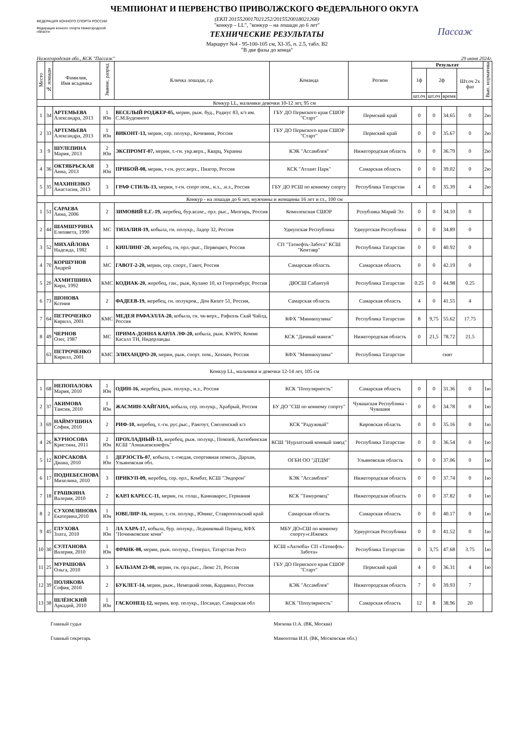ЧЕМПИОНАТ И ПЕРВЕНСТВО ПРИВОЛЖСКОГО ФЕДЕРАЛЬНОГО ОКУГА
ФЕДЕРАЦИЯ КОННОГО СПОРТА РОССИИ
Федерация конного спорта Нижегородской области
(ЕКП 2015520017021252/2015520018021268)
"конкур – LL", "конкур – на лошади до 6 лет"
ТЕХНИЧЕСКИЕ РЕЗУЛЬТАТЫ
Маршрут №4 - 95-100-105 см, XI-35, п. 2.5, табл. В2
"В две фазы до конца"
Пассаж
Нижегородская обл., КСК "Пассаж" 29 июня 2024г.
| Место | № лошади | Фамилия, Имя всадника | Звание, разряд | Кличка лошади, г.р. | Команда | Регион | Результат | | | | Вып. норматива |
| --- | --- | --- | --- | --- | --- | --- | --- | --- | --- | --- | --- |
| | | | | | | | 1ф | 2ф | | Шт.оч 2х фаз | |
| | | | | | | | шт.оч | шт.оч | время | | |
| Конкур LL, мальчики девочки 10-12 лет, 95 см | | | | | | | | | | | |
| 1 | 34 | АРТЕМЬЕВА Александра, 2013 | 1 Юн | ВЕСЕЛЫЙ РОДЖЕР-05, мерин, рыж. буд., Радиус 83, к/з им. С.М.Буденного | ГБУ ДО Пермского края СШОР "Старт" | Пермский край | 0 | 0 | 34.65 | 0 | 2ю |
| 2 | 33 | АРТЕМЬЕВА Александра, 2013 | 1 Юн | ВИКОНТ-13, мерин, сер. полукр., Кочевник, Россия | ГБУ ДО Пермского края СШОР "Старт" | Пермский край | 0 | 0 | 35.67 | 0 | 2ю |
| 3 | 9 | ШУЛЕПИНА Мария, 2013 | 2 Юн | ЭКСПРОМТ-07, мерин, т.-гн. укр.верх., Кварц, Украина | КЭК "Ассамблея" | Нижегородская область | 0 | 0 | 36.79 | 0 | 2ю |
| 4 | 36 | ОКТЯБРЬСКАЯ Анна, 2013 | 3 Юн | ПРИБОЙ-08, мерин, т-гн. русс.верх., Пиагор, Россия | КСК "Атлант Парк" | Самарская область | 0 | 0 | 39.02 | 0 | 2ю |
| 5 | 35 | МАХИНЕНКО Анастасия, 2013 | 3 | ГРАФ СТИЛЬ-13, мерин, т-гн. спорт пом., н.з., .н.з., Россия | ГБУ ДО РСШ по конному спорту | Республика Татарстан | 4 | 0 | 35.39 | 4 | 2ю |
| Конкур - на лошади до 6 лет, мужчины и женщины 16 лет и ст., 100 см | | | | | | | | | | | |
| 1 | 51 | САРАЕВА Анна, 2006 | 2 | ЗИМОВИЙ Е.Г.-19, жеребец, бур.вcase., орл. рыс., Мизгирь, Россия | Комплексная СШОР | Рспублика Марий Эл | 0 | 0 | 34.10 | 0 | |
| 2 | 44 | ШАМШУРИНА Елизавета, 1990 | МС | ТИЗАЛИЯ-19, кобыла, гн. полукр., Задор 32, Россия | Удмупская Республика | Удмуртская Республика | 0 | 0 | 34.89 | 0 | |
| 3 | 52 | МИХАЙЛОВА Надежда, 1982 | 1 | КИПЛИНГ-20, жеребец, гн, орл.-рыс., Первоцвет, Россия | СП "Татнефть-Забота" КСШ "Кентавр" | Республика Татарстан | 0 | 0 | 40.92 | 0 | |
| 4 | 70 | КОРШУНОВ Андрей | МС | ГАВОТ-2-20, мерин, сер. спорт., Гавот, Россия | Самарская область | Самарская область | 0 | 0 | 42.19 | 0 | |
| 5 | 20 | АХМИТШИНА Кира, 1992 | КМС | КОДИАК-20, жеребец, ган., рыж, Кулано 10, кз Георгенбург, Россия | ДЮСШ Сабантуй | Республика Татарстан | 0.25 | 0 | 44.98 | 0.25 | |
| 6 | 73 | ШОНОВА Ксения | 2 | ФАДЕЕВ-19, жеребец, гн. полукров., Дон Кихот 51, Россия, | Самарская область | Самарская область | 4 | 0 | 41.55 | 4 | |
| 7 | 64 | ПЕТРОЧЕНКО Кирилл, 2001 | КМС | МЕДЕЯ РАФАЭЛЛА-20, кобыла, гн. чк-верх., Рафаэль Скай Чайлд, Россия | КФХ "Миннихузина" | Республика Татарстан | 8 | 9,75 | 55.62 | 17.75 | |
| 8 | 49 | ЧЕРНОВ Олег, 1987 | МС | ПРИМА-ДОННА КАРЛА ЛФ-20, кобыла, рыж. KWPN, Комме Касалл ТН, Нидерланды | КСК "Дачный манеж" | Нижегородская область | 0 | 21,5 | 78.72 | 21.5 | |
| | 63 | ПЕТРОЧЕНКО Кирилл, 2001 | КМС | ЭЛИХАНДРО-20, мерин, рыж. спорт. пом., Хохмач, Россия | КФХ "Миннихузина" | Республика Татарстан | снят | | | | |
| Конкур LL, мальчики и девочки 12-14 лет, 105 см | | | | | | | | | | | |
| 1 | 68 | НЕПОПАЛОВА Мария, 2010 | 1 Юн | ОДИН-16, жеребец, рыж. полукр., н.з., Россия | КСК "Популярность" | Самарская область | 0 | 0 | 31.36 | 0 | 1ю |
| 2 | 37 | АКИМОВА Таисия, 2010 | 1 Юн | ЖАСМИН-ХАЙГАНА, кобыла, сер. полукр., Храбрый, Россия | БУ ДО "СШ по конному спорту" | Чувашская Республика - Чувашия | 0 | 0 | 34.78 | 0 | 1ю |
| 3 | 69 | НАЙМУШИНА София, 2010 | 2 | РИФ-10, жеребец, т.-гн. рус.рыс., Рангоут, Смоленский к/з | КСК "Радужный" | Кировская область | 0 | 0 | 35.16 | 0 | 1ю |
| 4 | 26 | КУРНОСОВА Кристина, 2011 | 2 Юн | ПРОХЛАДНЫЙ-13, жеребец, рыж. полукр., Помпей, Актюбинская КСШ "Азнакаевскнефть" | КСШ "Нурлатский конный завод" | Республика Татарстан | 0 | 0 | 36.54 | 0 | 1ю |
| 5 | 12 | КОРСАКОВА Диана, 2010 | 1 Юн | ДЕРЗОСТЬ-07 , кобыла, т.-гнедая, спортивная помесь, Дархан, Ульяновская обл. | ОГБН ОО "ДТДМ" | Ульяновская область | 0 | 0 | 37.06 | 0 | 1ю |
| 6 | 17 | ПОДНЕБЕСНОВА Михелина, 2010 | 3 | ПРИКУП-09, жеребец, сер. орл., Комбат, КСШ "Эндорон" | КЭК "Ассамблея" | Нижегородская область | 0 | 0 | 37.74 | 0 | 1ю |
| 7 | 18 | ГРАШКИНА Валерия, 2010 | 2 | КАРЛ КАРЕСС-11, мерин, гн. голш., Каннаварос, Германия | КСК "Тимуровец" | Нижегородская область | 0 | 0 | 37.82 | 0 | 1ю |
| 8 | 2 | СУХОМЛИНОВА Екатерина,2010 | 1 Юн | ЮВЕЛИР-16, мерин, т.-гн. полукр., Юникс, Ставропольский край | Самарская область | Самарская область | 0 | 0 | 40.17 | 0 | 1ю |
| 9 | 45 | ГЛУХОВА Злата, 2010 | 1 Юн | ЛА ХАРА-17, кобыла, бур. полукр., Ледниковый Период, КФХ "Починковские кони" | МБУ ДО«СШ по конному спорту»г.Ижевск | Удмуртская Республика | 0 | 0 | 41.52 | 0 | 1ю |
| 10 | 30 | СУЛТАНОВА Валерия, 2010 | 1 Юн | ФРАНК-08, мерин, рыж. полукр., Генерал, Татарстан Респ | КСШ «Актюба» СП «Татнефть-Забота» | Республика Татарстан | 0 | 3,75 | 47.68 | 3.75 | 1ю |
| 11 | 25 | МУРАШОВА Ольга, 2010 | 3 | БАЛЬЗАМ 23-08, мерин, гн. орл.рыс., Люкс 21, Россия | ГБУ ДО Пермского края СШОР "Старт" | Пермский край | 4 | 0 | 36.31 | 4 | 1ю |
| 12 | 39 | ПОЛЯКОВА София, 2010 | 2 | БУКЛЕТ-14, мерин, рыж., Немецкий пони, Кардинал, Россия | КЭК "Ассамблея" | Нижегородская область | 7 | 0 | 39.93 | 7 | |
| 13 | 38 | ШЛЁНСКИЙ Аркадий, 2010 | 1 Юн | ГАСКОНЕЦ-12, мерин, вор. полукр., Посандо, Самарская обл | КСК "Популярность" | Самарская область | 12 | 8 | 38.96 | 20 | |
Главный судья Мягкова О.А. (ВК, Москва)
Главный секретарь Мамонтова И.Н. (ВК, Московская обл.)